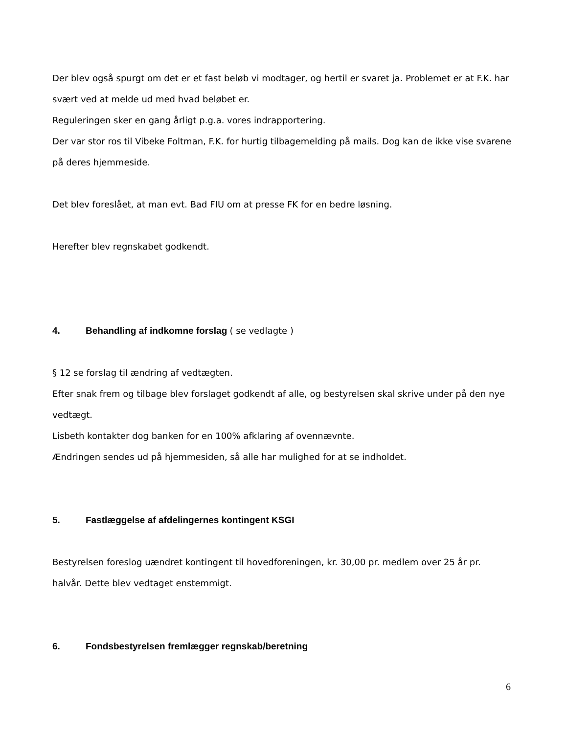Der blev også spurgt om det er et fast beløb vi modtager, og hertil er svaret ja. Problemet er at F.K. har svært ved at melde ud med hvad beløbet er.
Reguleringen sker en gang årligt p.g.a. vores indrapportering.
Der var stor ros til Vibeke Foltman, F.K. for hurtig tilbagemelding på mails. Dog kan de ikke vise svarene på deres hjemmeside.
Det blev foreslået, at man evt. Bad FIU om at presse FK for en bedre løsning.
Herefter blev regnskabet godkendt.
4. Behandling af indkomne forslag ( se vedlagte )
§ 12 se forslag til ændring af vedtægten.
Efter snak frem og tilbage blev forslaget godkendt af alle, og bestyrelsen skal skrive under på den nye vedtægt.
Lisbeth kontakter dog banken for en 100% afklaring af ovennævnte.
Ændringen sendes ud på hjemmesiden, så alle har mulighed for at se indholdet.
5. Fastlæggelse af afdelingernes kontingent KSGI
Bestyrelsen foreslog uændret kontingent til hovedforeningen, kr. 30,00 pr. medlem over 25 år pr. halvår. Dette blev vedtaget enstemmigt.
6. Fondsbestyrelsen fremlægger regnskab/beretning
6